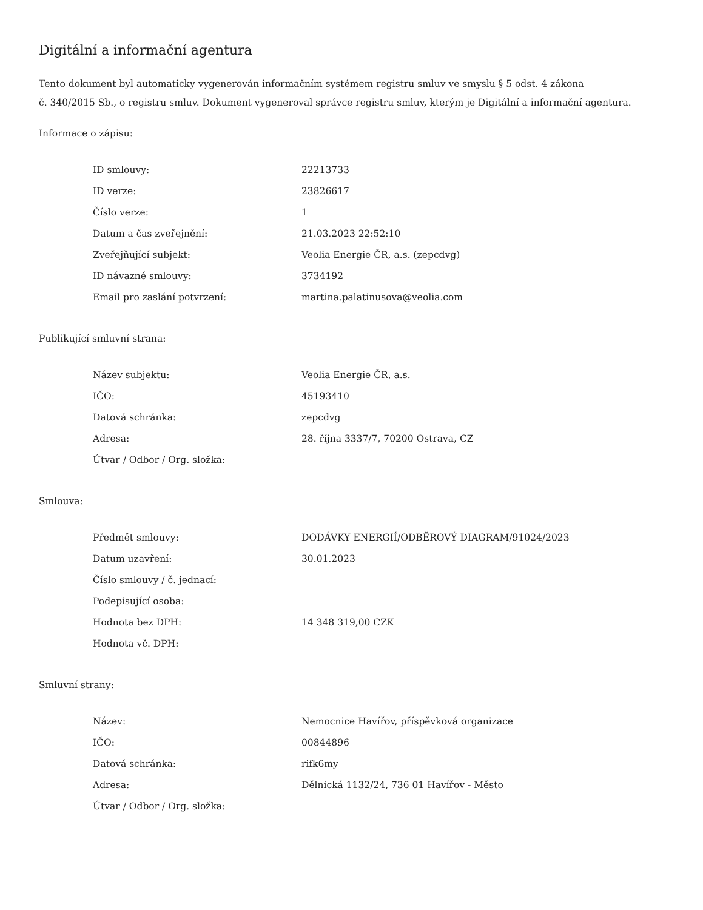Digitální a informační agentura
Tento dokument byl automaticky vygenerován informačním systémem registru smluv ve smyslu § 5 odst. 4 zákona
č. 340/2015 Sb., o registru smluv. Dokument vygeneroval správce registru smluv, kterým je Digitální a informační agentura.
Informace o zápisu:
| ID smlouvy: | 22213733 |
| ID verze: | 23826617 |
| Číslo verze: | 1 |
| Datum a čas zveřejnění: | 21.03.2023 22:52:10 |
| Zveřejňující subjekt: | Veolia Energie ČR, a.s. (zepcdvg) |
| ID návazné smlouvy: | 3734192 |
| Email pro zaslání potvrzení: | martina.palatinusova@veolia.com |
Publikující smluvní strana:
| Název subjektu: | Veolia Energie ČR, a.s. |
| IČO: | 45193410 |
| Datová schránka: | zepcdvg |
| Adresa: | 28. října 3337/7, 70200 Ostrava, CZ |
| Útvar / Odbor / Org. složka: | |
Smlouva:
| Předmět smlouvy: | DODÁVKY ENERGIÍ/ODBĚROVÝ DIAGRAM/91024/2023 |
| Datum uzavření: | 30.01.2023 |
| Číslo smlouvy / č. jednací: | |
| Podepisující osoba: | |
| Hodnota bez DPH: | 14 348 319,00 CZK |
| Hodnota vč. DPH: | |
Smluvní strany:
| Název: | Nemocnice Havířov, příspěvková organizace |
| IČO: | 00844896 |
| Datová schránka: | rifk6my |
| Adresa: | Dělnická 1132/24, 736 01 Havířov - Město |
| Útvar / Odbor / Org. složka: | |